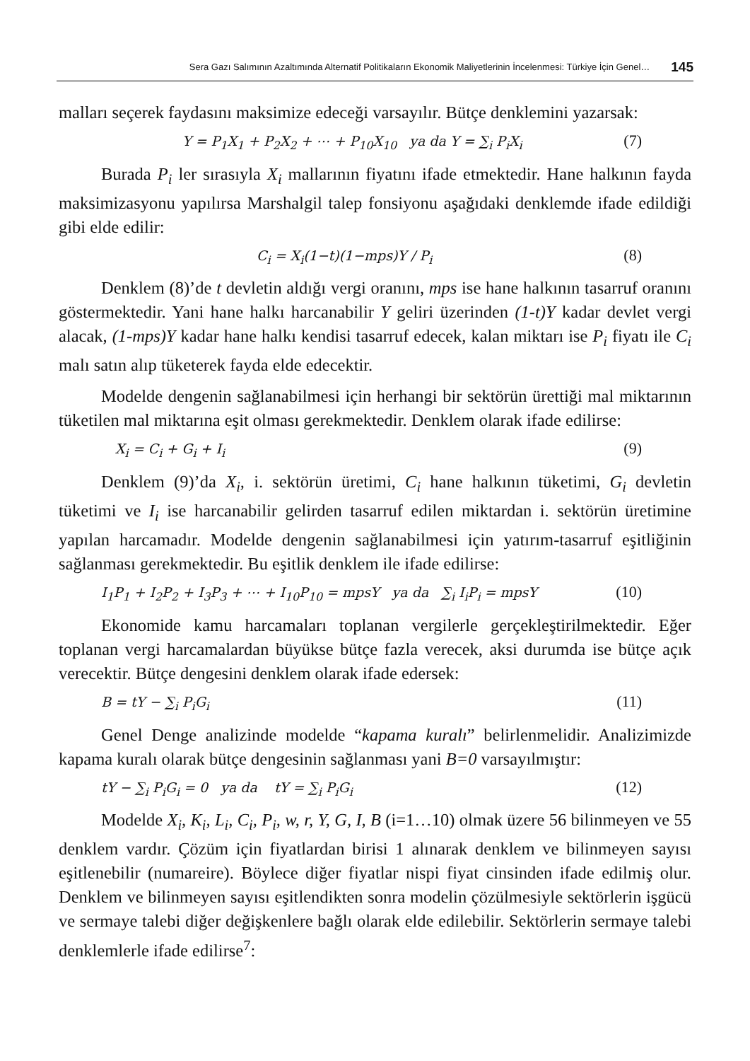Sera Gazı Salımının Azaltımında Alternatif Politikaların Ekonomik Maliyetlerinin İncelenmesi: Türkiye İçin Genel… 145
malları seçerek faydasını maksimize edeceği varsayılır. Bütçe denklemini yazarsak:
Y = P<sub>1</sub>X<sub>1</sub> + P<sub>2</sub>X<sub>2</sub> + ⋯ + P<sub>10</sub>X<sub>10</sub> ya da Y = ∑<sub>i</sub> P<sub>i</sub>X<sub>i</sub> (7)
Burada P<sub>i</sub> ler sırasıyla X<sub>i</sub> mallarının fiyatını ifade etmektedir. Hane halkının fayda maksimizasyonu yapılırsa Marshalgil talep fonsiyonu aşağıdaki denklemde ifade edildiği gibi elde edilir:
C<sub>i</sub> = X<sub>i</sub>(1−t)(1−mps)Y / P<sub>i</sub> (8)
Denklem (8)’de t devletin aldığı vergi oranını, mps ise hane halkının tasarruf oranını göstermektedir. Yani hane halkı harcanabilir Y geliri üzerinden (1-t)Y kadar devlet vergi alacak, (1-mps)Y kadar hane halkı kendisi tasarruf edecek, kalan miktarı ise P<sub>i</sub> fiyatı ile C<sub>i</sub> malı satın alıp tüketerek fayda elde edecektir.
Modelde dengenin sağlanabilmesi için herhangi bir sektörün ürettiği mal miktarının tüketilen mal miktarına eşit olması gerekmektedir. Denklem olarak ifade edilirse:
X<sub>i</sub> = C<sub>i</sub> + G<sub>i</sub> + I<sub>i</sub> (9)
Denklem (9)’da X<sub>i</sub>, i. sektörün üretimi, C<sub>i</sub> hane halkının tüketimi, G<sub>i</sub> devletin tüketimi ve I<sub>i</sub> ise harcanabilir gelirden tasarruf edilen miktardan i. sektörün üretimine yapılan harcamadır. Modelde dengenin sağlanabilmesi için yatırım-tasarruf eşitliğinin sağlanması gerekmektedir. Bu eşitlik denklem ile ifade edilirse:
I<sub>1</sub>P<sub>1</sub> + I<sub>2</sub>P<sub>2</sub> + I<sub>3</sub>P<sub>3</sub> + ⋯ + I<sub>10</sub>P<sub>10</sub> = mpsY ya da ∑<sub>i</sub> I<sub>i</sub>P<sub>i</sub> = mpsY (10)
Ekonomide kamu harcamaları toplanan vergilerle gerçekleştirilmektedir. Eğer toplanan vergi harcamalardan büyükse bütçe fazla verecek, aksi durumda ise bütçe açık verecektir. Bütçe dengesini denklem olarak ifade edersek:
B = tY − ∑<sub>i</sub> P<sub>i</sub>G<sub>i</sub> (11)
Genel Denge analizinde modelde “kapama kuralı” belirlenmelidir. Analizimizde kapama kuralı olarak bütçe dengesinin sağlanması yani B=0 varsayılmıştır:
tY − ∑<sub>i</sub> P<sub>i</sub>G<sub>i</sub> = 0 ya da tY = ∑<sub>i</sub> P<sub>i</sub>G<sub>i</sub> (12)
Modelde X<sub>i</sub>, K<sub>i</sub>, L<sub>i</sub>, C<sub>i</sub>, P<sub>i</sub>, w, r, Y, G, I, B (i=1…10) olmak üzere 56 bilinmeyen ve 55 denklem vardır. Çözüm için fiyatlardan birisi 1 alınarak denklem ve bilinmeyen sayısı eşitlenebilir (numareire). Böylece diğer fiyatlar nispi fiyat cinsinden ifade edilmiş olur. Denklem ve bilinmeyen sayısı eşitlendikten sonra modelin çözülmesiyle sektörlerin işgücü ve sermaye talebi diğer değişkenlere bağlı olarak elde edilebilir. Sektörlerin sermaye talebi denklemlerle ifade edilirse<sup>7</sup>: